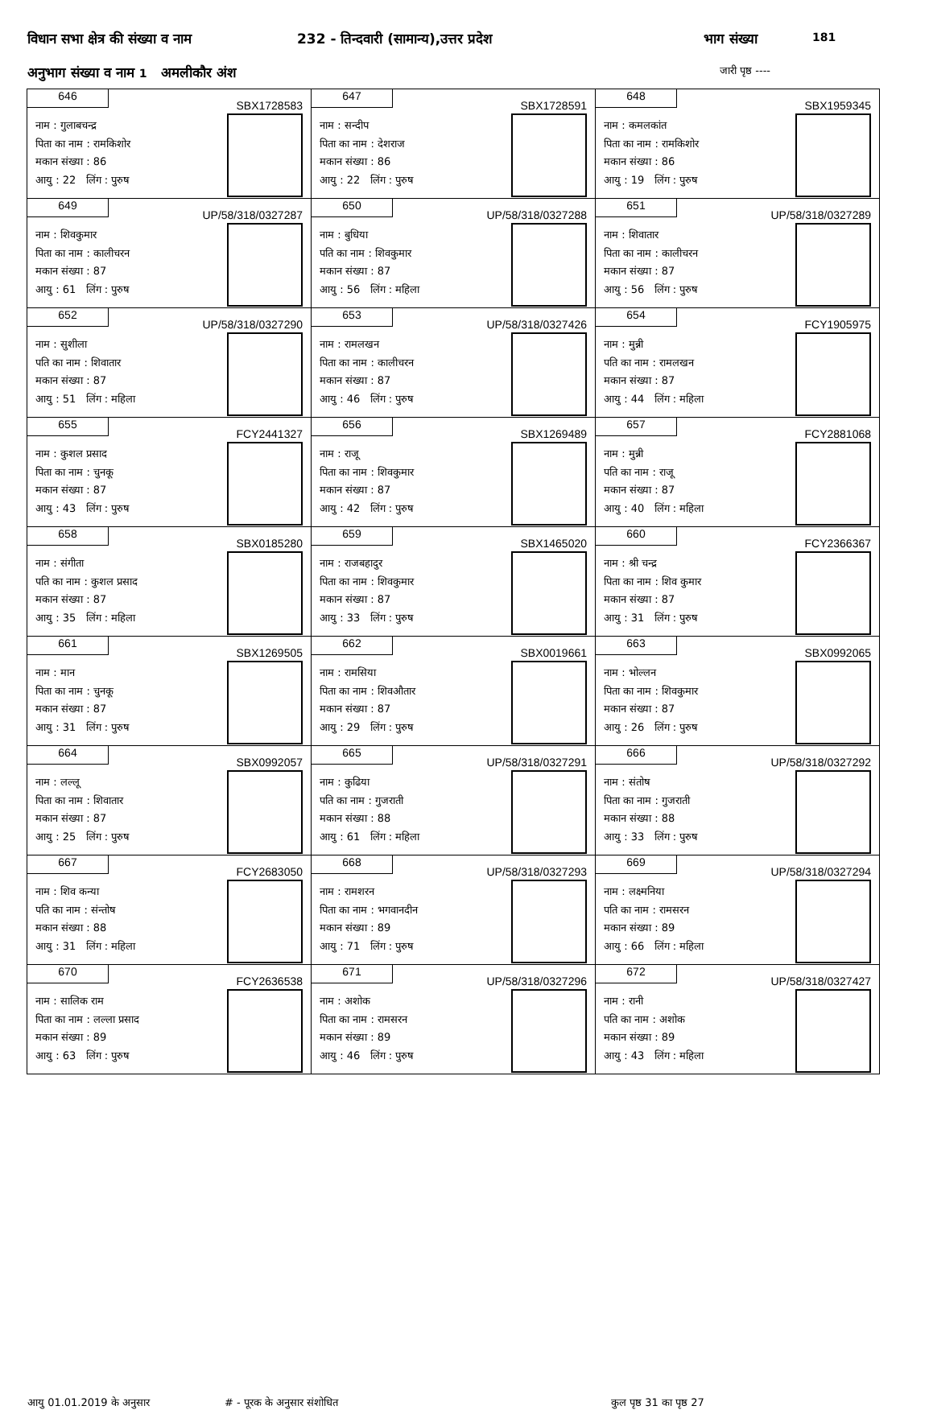विधान सभा क्षेत्र की संख्या व नाम 232 - तिन्दवारी (सामान्य),उत्तर प्रदेश भाग संख्या 181
अनुभाग संख्या व नाम 1 अमलीकौर अंश जारी पृष्ठ ----
| 646 SBX1728583 नाम : गुलाबचन्द्र पिता का नाम : रामकिशोर मकान संख्या : 86 आयु : 22 लिंग : पुरुष | 647 SBX1728591 नाम : सन्दीप पिता का नाम : देशराज मकान संख्या : 86 आयु : 22 लिंग : पुरुष | 648 SBX1959345 नाम : कमलकांत पिता का नाम : रामकिशोर मकान संख्या : 86 आयु : 19 लिंग : पुरुष |
| 649 UP/58/318/0327287 नाम : शिवकुमार पिता का नाम : कालीचरन मकान संख्या : 87 आयु : 61 लिंग : पुरुष | 650 UP/58/318/0327288 नाम : बुधिया पति का नाम : शिवकुमार मकान संख्या : 87 आयु : 56 लिंग : महिला | 651 UP/58/318/0327289 नाम : शिवातार पिता का नाम : कालीचरन मकान संख्या : 87 आयु : 56 लिंग : पुरुष |
| 652 UP/58/318/0327290 नाम : सुशीला पति का नाम : शिवातार मकान संख्या : 87 आयु : 51 लिंग : महिला | 653 UP/58/318/0327426 नाम : रामलखन पिता का नाम : कालीचरन मकान संख्या : 87 आयु : 46 लिंग : पुरुष | 654 FCY1905975 नाम : मुन्नी पति का नाम : रामलखन मकान संख्या : 87 आयु : 44 लिंग : महिला |
| 655 FCY2441327 नाम : कुशल प्रसाद पिता का नाम : चुनकू मकान संख्या : 87 आयु : 43 लिंग : पुरुष | 656 SBX1269489 नाम : राजू पिता का नाम : शिवकुमार मकान संख्या : 87 आयु : 42 लिंग : पुरुष | 657 FCY2881068 नाम : मुन्नी पति का नाम : राजू मकान संख्या : 87 आयु : 40 लिंग : महिला |
| 658 SBX0185280 नाम : संगीता पति का नाम : कुशल प्रसाद मकान संख्या : 87 आयु : 35 लिंग : महिला | 659 SBX1465020 नाम : राजबहादुर पिता का नाम : शिवकुमार मकान संख्या : 87 आयु : 33 लिंग : पुरुष | 660 FCY2366367 नाम : श्री चन्द्र पिता का नाम : शिव कुमार मकान संख्या : 87 आयु : 31 लिंग : पुरुष |
| 661 SBX1269505 नाम : मान पिता का नाम : चुनकू मकान संख्या : 87 आयु : 31 लिंग : पुरुष | 662 SBX0019661 नाम : रामसिया पिता का नाम : शिवऔतार मकान संख्या : 87 आयु : 29 लिंग : पुरुष | 663 SBX0992065 नाम : भोल्लन पिता का नाम : शिवकुमार मकान संख्या : 87 आयु : 26 लिंग : पुरुष |
| 664 SBX0992057 नाम : लल्लू पिता का नाम : शिवातार मकान संख्या : 87 आयु : 25 लिंग : पुरुष | 665 UP/58/318/0327291 नाम : कुढिया पति का नाम : गुजराती मकान संख्या : 88 आयु : 61 लिंग : महिला | 666 UP/58/318/0327292 नाम : संतोष पिता का नाम : गुजराती मकान संख्या : 88 आयु : 33 लिंग : पुरुष |
| 667 FCY2683050 नाम : शिव कन्या पति का नाम : संन्तोष मकान संख्या : 88 आयु : 31 लिंग : महिला | 668 UP/58/318/0327293 नाम : रामशरन पिता का नाम : भगवानदीन मकान संख्या : 89 आयु : 71 लिंग : पुरुष | 669 UP/58/318/0327294 नाम : लक्ष्मनिया पति का नाम : रामसरन मकान संख्या : 89 आयु : 66 लिंग : महिला |
| 670 FCY2636538 नाम : सालिक राम पिता का नाम : लल्ला प्रसाद मकान संख्या : 89 आयु : 63 लिंग : पुरुष | 671 UP/58/318/0327296 नाम : अशोक पिता का नाम : रामसरन मकान संख्या : 89 आयु : 46 लिंग : पुरुष | 672 UP/58/318/0327427 नाम : रानी पति का नाम : अशोक मकान संख्या : 89 आयु : 43 लिंग : महिला |
आयु 01.01.2019 के अनुसार # - पूरक के अनुसार संशोधित कुल पृष्ठ 31 का पृष्ठ 27